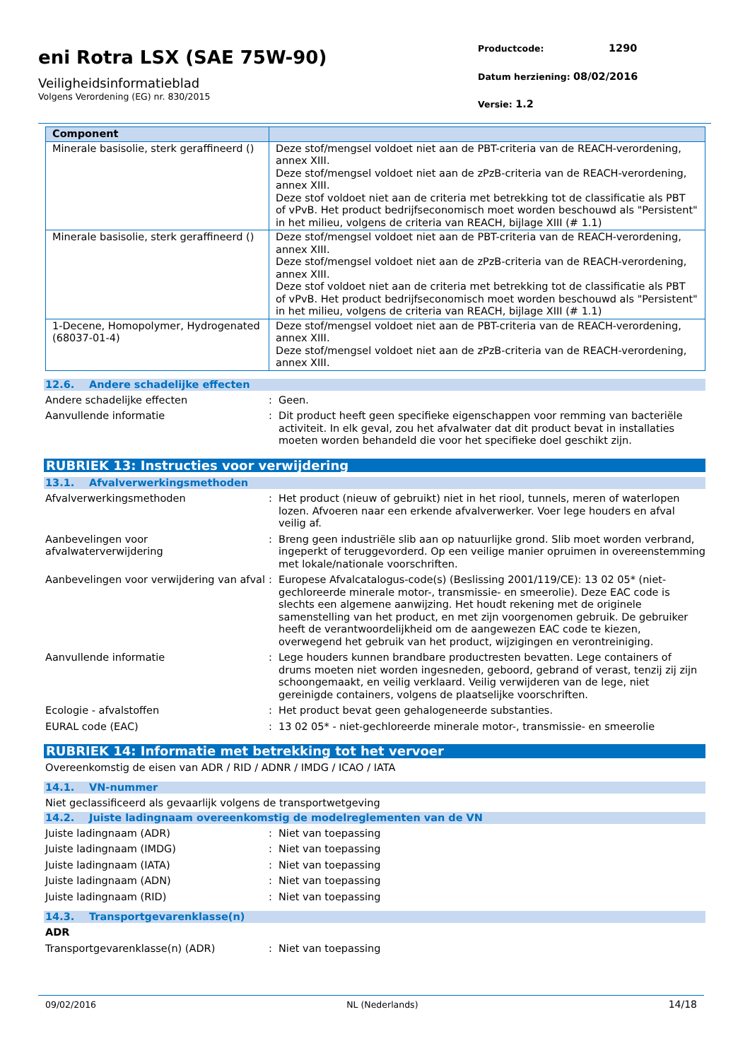eni Rotra LSX (SAE 75W-90)
Veiligheidsinformatieblad
Volgens Verordening (EG) nr. 830/2015
Productcode: 1290
Datum herziening: 08/02/2016
Versie: 1.2
| Component | |
| --- | --- |
| Minerale basisolie, sterk geraffineerd () | Deze stof/mengsel voldoet niet aan de PBT-criteria van de REACH-verordening, annex XIII. Deze stof/mengsel voldoet niet aan de zPzB-criteria van de REACH-verordening, annex XIII. Deze stof voldoet niet aan de criteria met betrekking tot de classificatie als PBT of vPvB. Het product bedrijfseconomisch moet worden beschouwd als "Persistent" in het milieu, volgens de criteria van REACH, bijlage XIII (# 1.1) |
| Minerale basisolie, sterk geraffineerd () | Deze stof/mengsel voldoet niet aan de PBT-criteria van de REACH-verordening, annex XIII. Deze stof/mengsel voldoet niet aan de zPzB-criteria van de REACH-verordening, annex XIII. Deze stof voldoet niet aan de criteria met betrekking tot de classificatie als PBT of vPvB. Het product bedrijfseconomisch moet worden beschouwd als "Persistent" in het milieu, volgens de criteria van REACH, bijlage XIII (# 1.1) |
| 1-Decene, Homopolymer, Hydrogenated (68037-01-4) | Deze stof/mengsel voldoet niet aan de PBT-criteria van de REACH-verordening, annex XIII. Deze stof/mengsel voldoet niet aan de zPzB-criteria van de REACH-verordening, annex XIII. |
12.6. Andere schadelijke effecten
Andere schadelijke effecten : Geen.
Aanvullende informatie : Dit product heeft geen specifieke eigenschappen voor remming van bacteriële activiteit. In elk geval, zou het afvalwater dat dit product bevat in installaties moeten worden behandeld die voor het specifieke doel geschikt zijn.
RUBRIEK 13: Instructies voor verwijdering
13.1. Afvalverwerkingsmethoden
Afvalverwerkingsmethoden : Het product (nieuw of gebruikt) niet in het riool, tunnels, meren of waterlopen lozen. Afvoeren naar een erkende afvalverwerker. Voer lege houders en afval veilig af.
Aanbevelingen voor afvalwaterverwijdering
: Breng geen industriële slib aan op natuurlijke grond. Slib moet worden verbrand, ingeperkt of teruggevorderd. Op een veilige manier opruimen in overeenstemming met lokale/nationale voorschriften.
Aanbevelingen voor verwijdering van afval
: Europese Afvalcatalogus-code(s) (Beslissing 2001/119/CE): 13 02 05* (niet-gechloreerde minerale motor-, transmissie- en smeerolie). Deze EAC code is slechts een algemene aanwijzing. Het houdt rekening met de originele samenstelling van het product, en met zijn voorgenomen gebruik. De gebruiker heeft de verantwoordelijkheid om de aangewezen EAC code te kiezen, overwegend het gebruik van het product, wijzigingen en verontreiniging.
Aanvullende informatie : Lege houders kunnen brandbare productresten bevatten. Lege containers of drums moeten niet worden ingesneden, geboord, gebrand of verast, tenzij zij zijn schoongemaakt, en veilig verklaard. Veilig verwijderen van de lege, niet gereinigde containers, volgens de plaatselijke voorschriften.
Ecologie - afvalstoffen : Het product bevat geen gehalogeneerde substanties.
EURAL code (EAC) : 13 02 05* - niet-gechloreerde minerale motor-, transmissie- en smeerolie
RUBRIEK 14: Informatie met betrekking tot het vervoer
Overeenkomstig de eisen van ADR / RID / ADNR / IMDG / ICAO / IATA
14.1. VN-nummer
Niet geclassificeerd als gevaarlijk volgens de transportwetgeving
14.2. Juiste ladingnaam overeenkomstig de modelreglementen van de VN
Juiste ladingnaam (ADR) : Niet van toepassing
Juiste ladingnaam (IMDG) : Niet van toepassing
Juiste ladingnaam (IATA) : Niet van toepassing
Juiste ladingnaam (ADN) : Niet van toepassing
Juiste ladingnaam (RID) : Niet van toepassing
14.3. Transportgevarenklasse(n)
ADR
Transportgevarenklasse(n) (ADR) : Niet van toepassing
09/02/2016 NL (Nederlands) 14/18